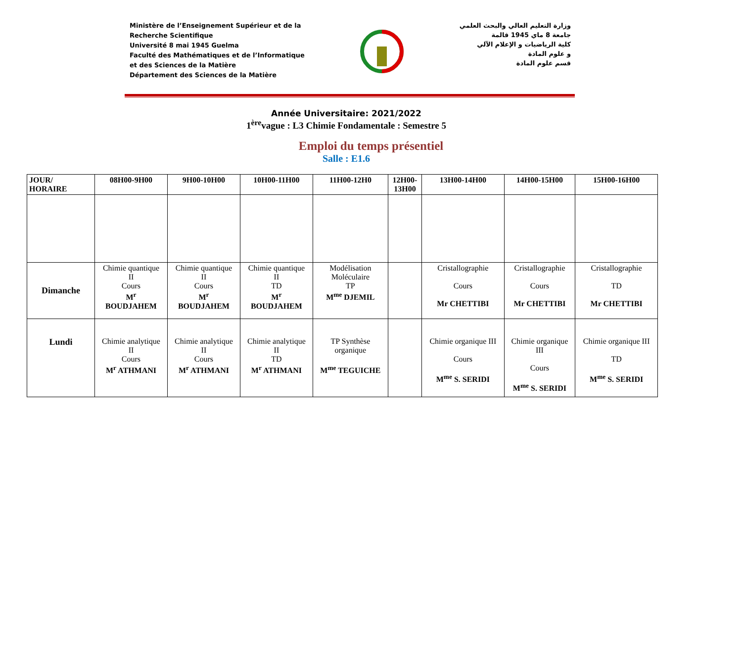Ministère de l’Enseignement Supérieur et de la
Recherche Scientifique
Université 8 mai 1945 Guelma
Faculté des Mathématiques et de l’Informatique
et des Sciences de la Matière
Département des Sciences de la Matière
وزارة التعليم العالي والبحث العلمي
جامعة 8 ماي 1945 قالمة
كلية الرياضيات و الإعلام الآلي
و علوم المادة
قسم علوم المادة
Année Universitaire: 2021/2022
1<sup>ère</sup>vague : L3 Chimie Fondamentale : Semestre 5
Emploi du temps présentiel
Salle : E1.6
| JOUR/ HORAIRE | 08H00-9H00 | 9H00-10H00 | 10H00-11H00 | 11H00-12H0 | 12H00- 13H00 | 13H00-14H00 | 14H00-15H00 | 15H00-16H00 |
| --- | --- | --- | --- | --- | --- | --- | --- | --- |
| Dimanche | Chimie quantique II Cours M<sup>r</sup> BOUDJAHEM | Chimie quantique II Cours M<sup>r</sup> BOUDJAHEM | Chimie quantique II TD M<sup>r</sup> BOUDJAHEM | Modélisation Moléculaire TP M<sup>me</sup> DJEMIL | | Cristallographie Cours Mr CHETTIBI | Cristallographie Cours Mr CHETTIBI | Cristallographie TD Mr CHETTIBI |
| Lundi | Chimie analytique II Cours M<sup>r</sup> ATHMANI | Chimie analytique II Cours M<sup>r</sup> ATHMANI | Chimie analytique II TD M<sup>r</sup> ATHMANI | TP Synthèse organique M<sup>me</sup> TEGUICHE | | Chimie organique III Cours M<sup>me</sup> S. SERIDI | Chimie organique III Cours M<sup>me</sup> S. SERIDI | Chimie organique III TD M<sup>me</sup> S. SERIDI |